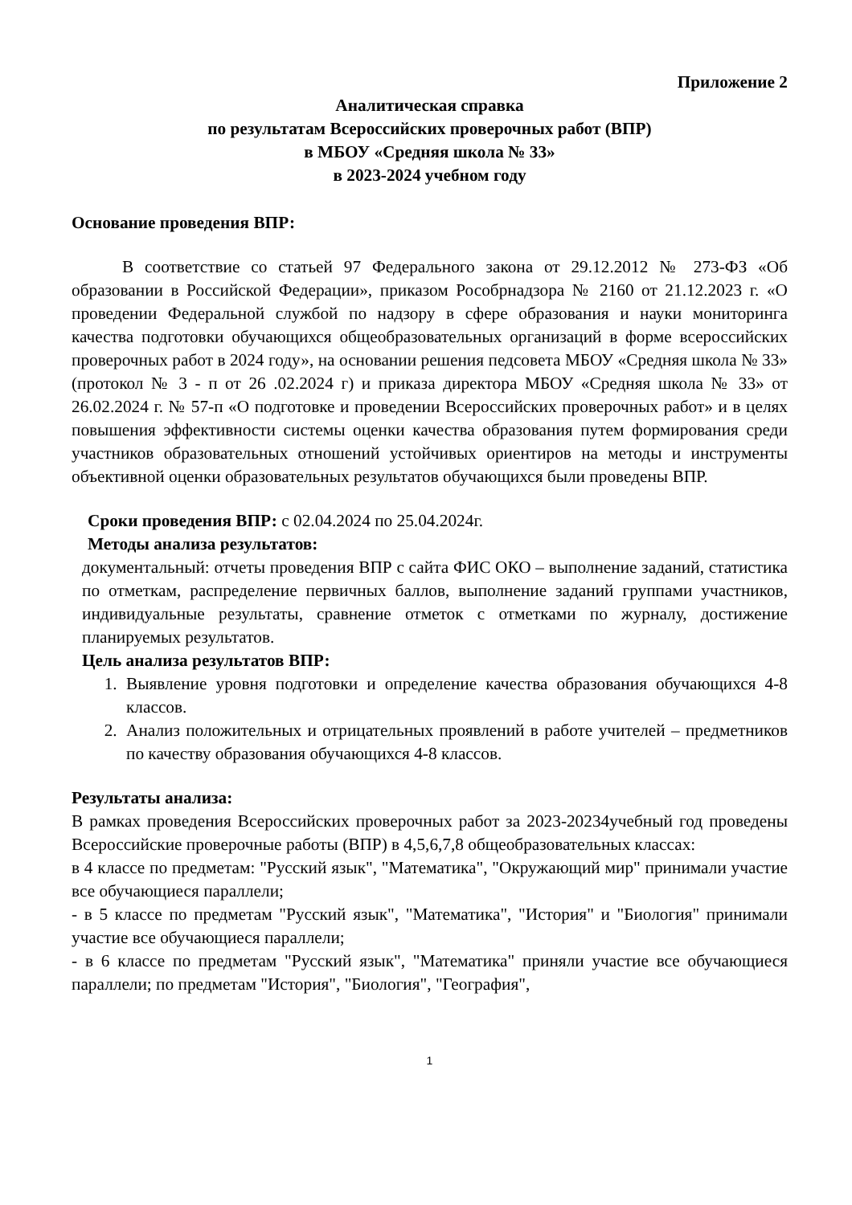Приложение 2
Аналитическая справка
по результатам Всероссийских проверочных работ (ВПР)
в МБОУ «Средняя школа № 33»
в 2023-2024 учебном году
Основание проведения ВПР:
В соответствие со статьей 97 Федерального закона от 29.12.2012 № 273-ФЗ «Об образовании в Российской Федерации», приказом Рособрнадзора № 2160 от 21.12.2023 г. «О проведении Федеральной службой по надзору в сфере образования и науки мониторинга качества подготовки обучающихся общеобразовательных организаций в форме всероссийских проверочных работ в 2024 году», на основании решения педсовета МБОУ «Средняя школа № 33» (протокол № 3 - п от 26 .02.2024 г) и приказа директора МБОУ «Средняя школа № 33» от 26.02.2024 г. № 57-п «О подготовке и проведении Всероссийских проверочных работ» и в целях повышения эффективности системы оценки качества образования путем формирования среди участников образовательных отношений устойчивых ориентиров на методы и инструменты объективной оценки образовательных результатов обучающихся были проведены ВПР.
Сроки проведения ВПР: с 02.04.2024 по 25.04.2024г.
Методы анализа результатов:
документальный: отчеты проведения ВПР с сайта ФИС ОКО – выполнение заданий, статистика по отметкам, распределение первичных баллов, выполнение заданий группами участников, индивидуальные результаты, сравнение отметок с отметками по журналу, достижение планируемых результатов.
Цель анализа результатов ВПР:
1. Выявление уровня подготовки и определение качества образования обучающихся 4-8 классов.
2. Анализ положительных и отрицательных проявлений в работе учителей – предметников по качеству образования обучающихся 4-8 классов.
Результаты анализа:
В рамках проведения Всероссийских проверочных работ за 2023-20234учебный год проведены Всероссийские проверочные работы (ВПР) в 4,5,6,7,8 общеобразовательных классах:
в 4 классе по предметам: "Русский язык", "Математика", "Окружающий мир" принимали участие все обучающиеся параллели;
- в 5 классе по предметам "Русский язык", "Математика", "История" и "Биология" принимали участие все обучающиеся параллели;
- в 6 классе по предметам "Русский язык", "Математика" приняли участие все обучающиеся параллели; по предметам "История", "Биология", "География",
1